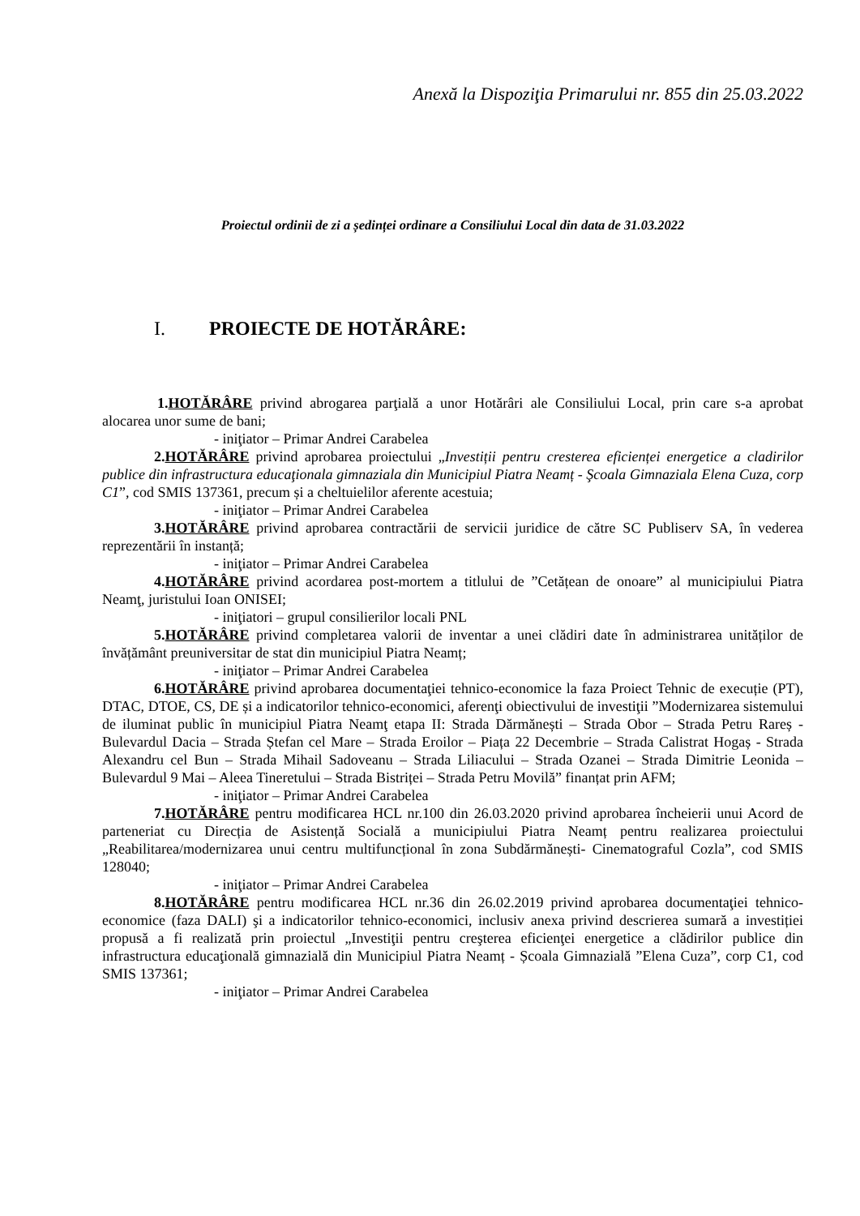Anexă la Dispoziţia Primarului nr. 855 din 25.03.2022
Proiectul ordinii de zi a ședinței ordinare a Consiliului Local din data de 31.03.2022
I. PROIECTE DE HOTĂRÂRE:
1.HOTĂRÂRE privind abrogarea parţială a unor Hotărâri ale Consiliului Local, prin care s-a aprobat alocarea unor sume de bani;
- iniţiator – Primar Andrei Carabelea
2.HOTĂRÂRE privind aprobarea proiectului „Investiții pentru cresterea eficienței energetice a cladirilor publice din infrastructura educaţionala gimnaziala din Municipiul Piatra Neamț - Şcoala Gimnaziala Elena Cuza, corp C1”, cod SMIS 137361, precum și a cheltuielilor aferente acestuia;
- iniţiator – Primar Andrei Carabelea
3.HOTĂRÂRE privind aprobarea contractării de servicii juridice de către SC Publiserv SA, în vederea reprezentării în instanță;
- iniţiator – Primar Andrei Carabelea
4.HOTĂRÂRE privind acordarea post-mortem a titlului de ”Cetățean de onoare” al municipiului Piatra Neamţ, juristului Ioan ONISEI;
- iniţiatori – grupul consilierilor locali PNL
5.HOTĂRÂRE privind completarea valorii de inventar a unei clădiri date în administrarea unităților de învățământ preuniversitar de stat din municipiul Piatra Neamț;
- iniţiator – Primar Andrei Carabelea
6.HOTĂRÂRE privind aprobarea documentaţiei tehnico-economice la faza Proiect Tehnic de execuție (PT), DTAC, DTOE, CS, DE și a indicatorilor tehnico-economici, aferenţi obiectivului de investiţii ”Modernizarea sistemului de iluminat public în municipiul Piatra Neamţ etapa II: Strada Dărmănești – Strada Obor – Strada Petru Rareș - Bulevardul Dacia – Strada Ștefan cel Mare – Strada Eroilor – Piața 22 Decembrie – Strada Calistrat Hogaș - Strada Alexandru cel Bun – Strada Mihail Sadoveanu – Strada Liliacului – Strada Ozanei – Strada Dimitrie Leonida – Bulevardul 9 Mai – Aleea Tineretului – Strada Bistriței – Strada Petru Movilă” finanțat prin AFM;
- iniţiator – Primar Andrei Carabelea
7.HOTĂRÂRE pentru modificarea HCL nr.100 din 26.03.2020 privind aprobarea încheierii unui Acord de parteneriat cu Direcția de Asistență Socială a municipiului Piatra Neamț pentru realizarea proiectului „Reabilitarea/modernizarea unui centru multifuncțional în zona Subdărmănești- Cinematograful Cozla”, cod SMIS 128040;
- iniţiator – Primar Andrei Carabelea
8.HOTĂRÂRE pentru modificarea HCL nr.36 din 26.02.2019 privind aprobarea documentaţiei tehnico-economice (faza DALI) şi a indicatorilor tehnico-economici, inclusiv anexa privind descrierea sumară a investiției propusă a fi realizată prin proiectul „Investiţii pentru creşterea eficienţei energetice a clădirilor publice din infrastructura educaţională gimnazială din Municipiul Piatra Neamț - Școala Gimnazială ”Elena Cuza”, corp C1, cod SMIS 137361;
- iniţiator – Primar Andrei Carabelea